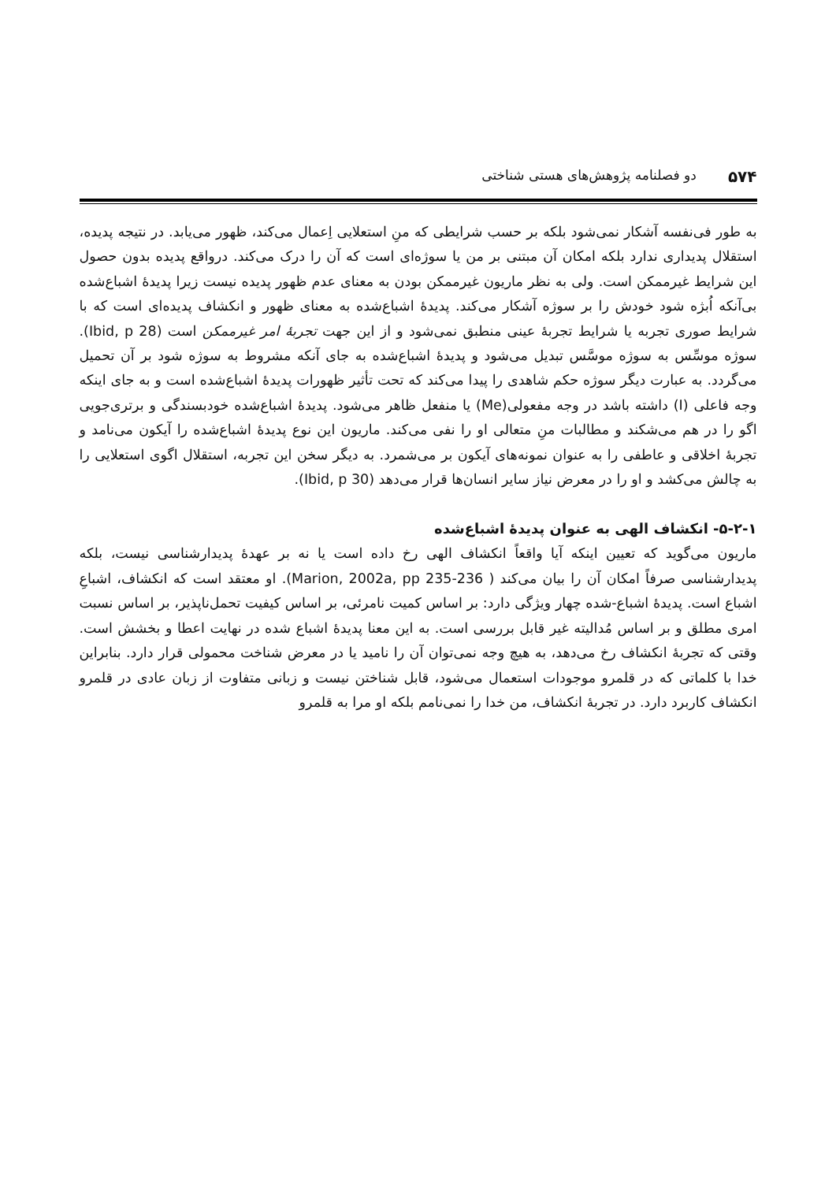۵۷۴ دو فصلنامه پژوهش‌های هستی شناختی
به طور فی‌نفسه آشکار نمی‌شود بلکه بر حسب شرایطی که منِ استعلایی اِعمال می‌کند، ظهور می‌یابد. در نتیجه پدیده، استقلال پدیداری ندارد بلکه امکان آن مبتنی بر من یا سوژه‌ای است که آن را درک می‌کند. درواقع پدیده بدون حصول این شرایط غیرممکن است. ولی به نظر ماریون غیرممکن بودن به معنای عدم ظهور پدیده نیست زیرا پدیدهٔ اشباع‌شده بی‌آنکه اُبژه شود خودش را بر سوژه آشکار می‌کند. پدیدهٔ اشباع‌شده به معنای ظهور و انکشاف پدیده‌ای است که با شرایط صوری تجربه یا شرایط تجربهٔ عینی منطبق نمی‌شود و از این جهت تجربهٔ امر غیرممکن است (Ibid, p 28). سوژه موسِّس به سوژه موسَّس تبدیل می‌شود و پدیدهٔ اشباع‌شده به جای آنکه مشروط به سوژه شود بر آن تحمیل می‌گردد. به عبارت دیگر سوژه حکم شاهدی را پیدا می‌کند که تحت تأثیر ظهورات پدیدهٔ اشباع‌شده است و به جای اینکه وجه فاعلی (I) داشته باشد در وجه مفعولی(Me) یا منفعل ظاهر می‌شود. پدیدهٔ اشباع‌شده خودبسندگی و برتری‌جویی اگو را در هم می‌شکند و مطالبات منِ متعالی او را نفی می‌کند. ماریون این نوع پدیدهٔ اشباع‌شده را آیکون می‌نامد و تجربهٔ اخلاقی و عاطفی را به عنوان نمونه‌های آیکون بر می‌شمرد. به دیگر سخن این تجربه، استقلال اگوی استعلایی را به چالش می‌کشد و او را در معرض نیاز سایر انسان‌ها قرار می‌دهد (Ibid, p 30).
۵-۲-۱- انکشاف الهی به عنوان پدیدهٔ اشباع‌شده
ماریون می‌گوید که تعیین اینکه آیا واقعاً انکشاف الهی رخ داده است یا نه بر عهدهٔ پدیدارشناسی نیست، بلکه پدیدارشناسی صرفاً امکان آن را بیان می‌کند ( Marion, 2002a, pp 235-236). او معتقد است که انکشاف، اشباعِ اشباع است. پدیدهٔ اشباع-شده چهار ویژگی دارد: بر اساس کمیت نامرئی، بر اساس کیفیت تحمل‌ناپذیر، بر اساس نسبت امری مطلق و بر اساس مُدالیته غیر قابل بررسی است. به این معنا پدیدهٔ اشباع شده در نهایت اعطا و بخشش است. وقتی که تجربهٔ انکشاف رخ می‌دهد، به هیچ وجه نمی‌توان آن را نامید یا در معرض شناخت محمولی قرار دارد. بنابراین خدا با کلماتی که در قلمرو موجودات استعمال می‌شود، قابل شناختن نیست و زبانی متفاوت از زبان عادی در قلمرو انکشاف کاربرد دارد. در تجربهٔ انکشاف، من خدا را نمی‌نامم بلکه او مرا به قلمرو